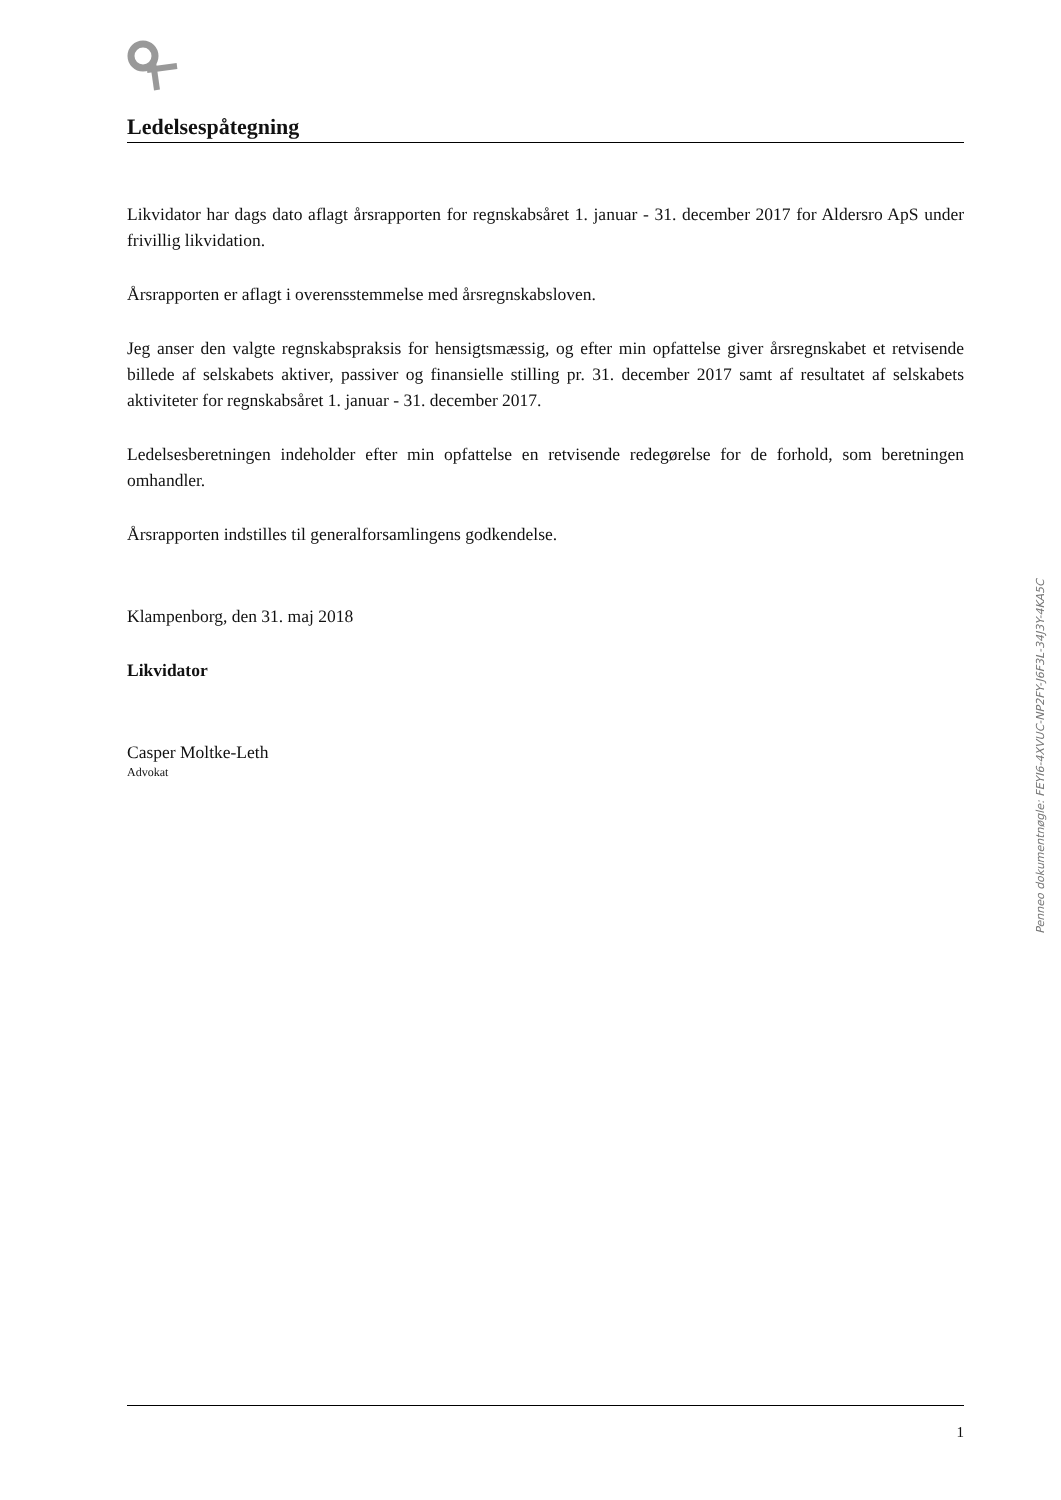Ledelsespåtegning
Likvidator har dags dato aflagt årsrapporten for regnskabsåret 1. januar - 31. december 2017 for Aldersro ApS under frivillig likvidation.
Årsrapporten er aflagt i overensstemmelse med årsregnskabsloven.
Jeg anser den valgte regnskabspraksis for hensigtsmæssig, og efter min opfattelse giver årsregnskabet et retvisende billede af selskabets aktiver, passiver og finansielle stilling pr. 31. december 2017 samt af resultatet af selskabets aktiviteter for regnskabsåret 1. januar - 31. december 2017.
Ledelsesberetningen indeholder efter min opfattelse en retvisende redegørelse for de forhold, som beretningen omhandler.
Årsrapporten indstilles til generalforsamlingens godkendelse.
Klampenborg, den 31. maj 2018
Likvidator
Casper Moltke-Leth
Advokat
Penneo dokumentnøgle: FEYI6-4XVUC-NP2FY-J6F3L-34J3Y-4KA5C
1